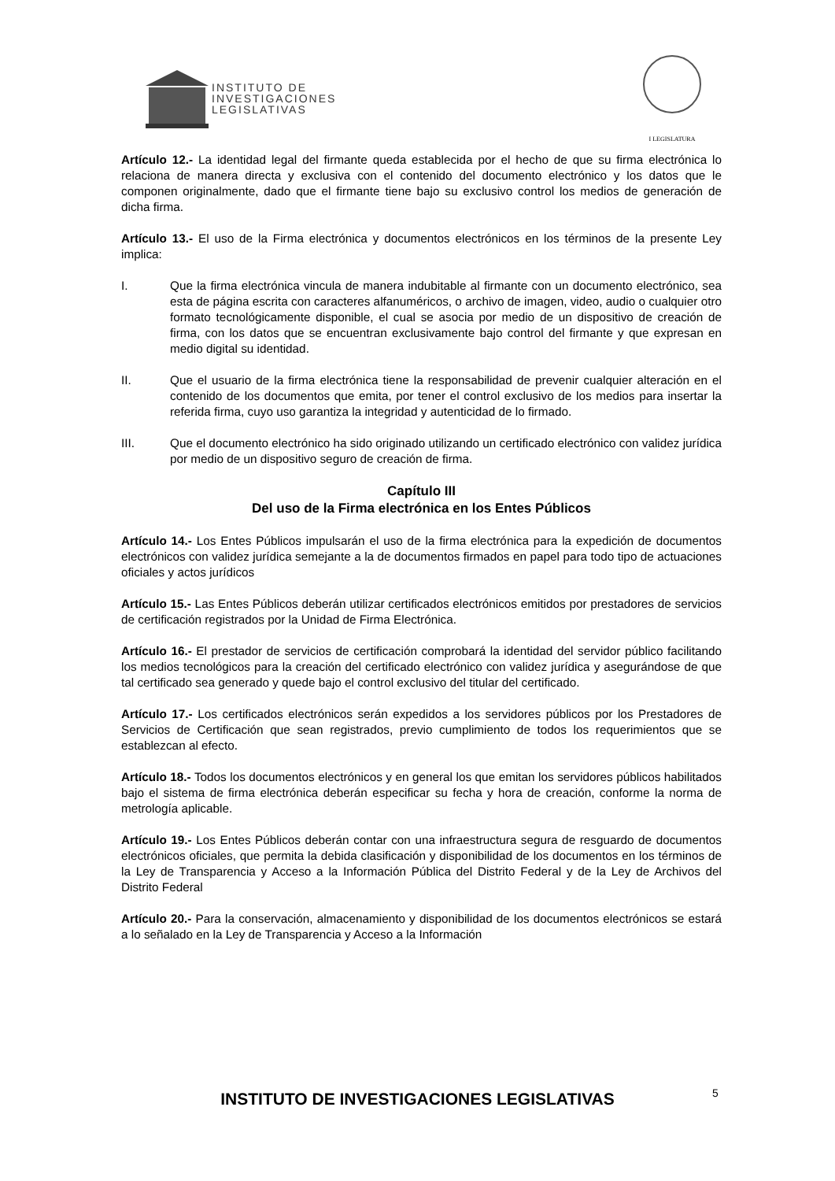INSTITUTO DE
INVESTIGACIONES
LEGISLATIVAS
I LEGISLATURA
Artículo 12.- La identidad legal del firmante queda establecida por el hecho de que su firma electrónica lo relaciona de manera directa y exclusiva con el contenido del documento electrónico y los datos que le componen originalmente, dado que el firmante tiene bajo su exclusivo control los medios de generación de dicha firma.
Artículo 13.- El uso de la Firma electrónica y documentos electrónicos en los términos de la presente Ley implica:
I. Que la firma electrónica vincula de manera indubitable al firmante con un documento electrónico, sea esta de página escrita con caracteres alfanuméricos, o archivo de imagen, video, audio o cualquier otro formato tecnológicamente disponible, el cual se asocia por medio de un dispositivo de creación de firma, con los datos que se encuentran exclusivamente bajo control del firmante y que expresan en medio digital su identidad.
II. Que el usuario de la firma electrónica tiene la responsabilidad de prevenir cualquier alteración en el contenido de los documentos que emita, por tener el control exclusivo de los medios para insertar la referida firma, cuyo uso garantiza la integridad y autenticidad de lo firmado.
III. Que el documento electrónico ha sido originado utilizando un certificado electrónico con validez jurídica por medio de un dispositivo seguro de creación de firma.
Capítulo III
Del uso de la Firma electrónica en los Entes Públicos
Artículo 14.- Los Entes Públicos impulsarán el uso de la firma electrónica para la expedición de documentos electrónicos con validez jurídica semejante a la de documentos firmados en papel para todo tipo de actuaciones oficiales y actos jurídicos
Artículo 15.- Las Entes Públicos deberán utilizar certificados electrónicos emitidos por prestadores de servicios de certificación registrados por la Unidad de Firma Electrónica.
Artículo 16.- El prestador de servicios de certificación comprobará la identidad del servidor público facilitando los medios tecnológicos para la creación del certificado electrónico con validez jurídica y asegurándose de que tal certificado sea generado y quede bajo el control exclusivo del titular del certificado.
Artículo 17.- Los certificados electrónicos serán expedidos a los servidores públicos por los Prestadores de Servicios de Certificación que sean registrados, previo cumplimiento de todos los requerimientos que se establezcan al efecto.
Artículo 18.- Todos los documentos electrónicos y en general los que emitan los servidores públicos habilitados bajo el sistema de firma electrónica deberán especificar su fecha y hora de creación, conforme la norma de metrología aplicable.
Artículo 19.- Los Entes Públicos deberán contar con una infraestructura segura de resguardo de documentos electrónicos oficiales, que permita la debida clasificación y disponibilidad de los documentos en los términos de la Ley de Transparencia y Acceso a la Información Pública del Distrito Federal y de la Ley de Archivos del Distrito Federal
Artículo 20.- Para la conservación, almacenamiento y disponibilidad de los documentos electrónicos se estará a lo señalado en la Ley de Transparencia y Acceso a la Información
INSTITUTO DE INVESTIGACIONES LEGISLATIVAS 5